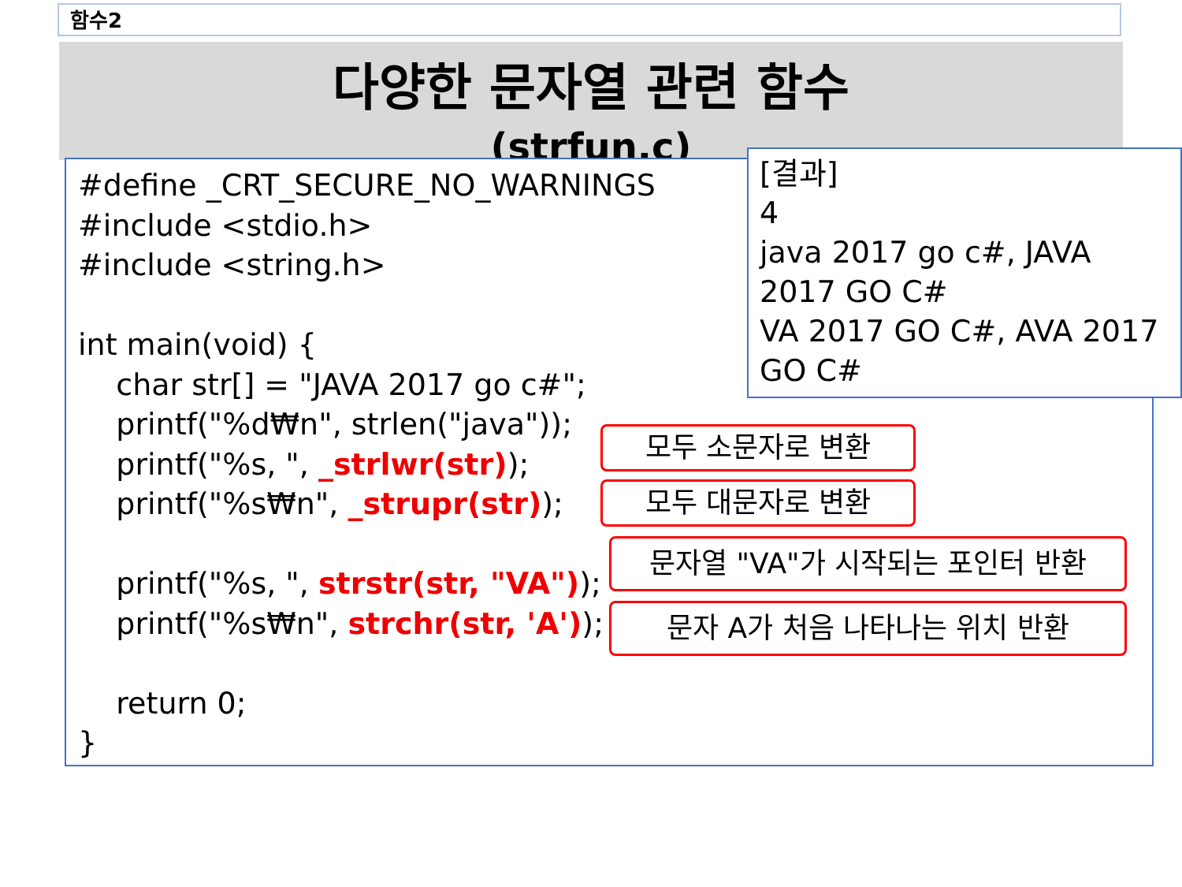함수2
다양한 문자열 관련 함수
(strfun.c)
#define _CRT_SECURE_NO_WARNINGS
#include <stdio.h>
#include <string.h>
int main(void) {
char str[] = "JAVA 2017 go c#";
printf("%d₩n", strlen("java"));
printf("%s, ", _strlwr(str));
printf("%s₩n", _strupr(str));
printf("%s, ", strstr(str, "VA"));
printf("%s₩n", strchr(str, 'A'));
return 0;
}
[결과]
4
java 2017 go c#, JAVA 2017 GO C#
VA 2017 GO C#, AVA 2017 GO C#
모두 소문자로 변환
모두 대문자로 변환
문자열 "VA"가 시작되는 포인터 반환
문자 A가 처음 나타나는 위치 반환